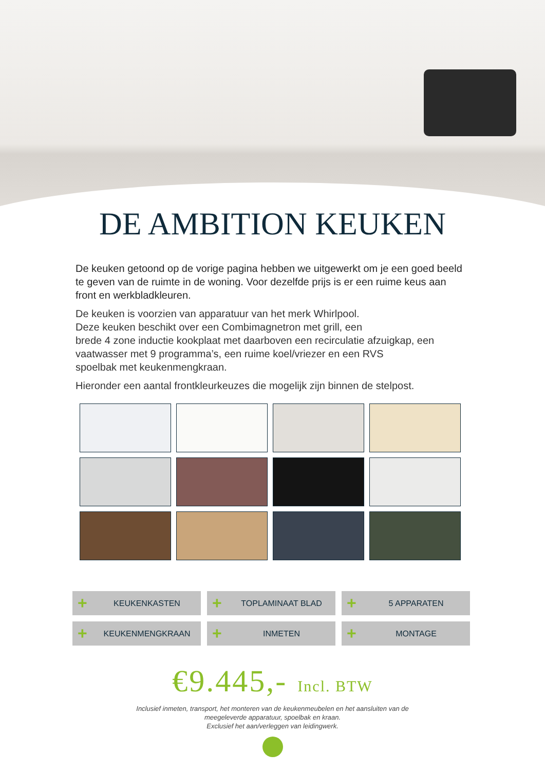DE AMBITION KEUKEN
De keuken getoond op de vorige pagina hebben we uitgewerkt om je een goed beeld te geven van de ruimte in de woning. Voor dezelfde prijs is er een ruime keus aan front en werkbladkleuren.
De keuken is voorzien van apparatuur van het merk Whirlpool.
Deze keuken beschikt over een Combimagnetron met grill, een
brede 4 zone inductie kookplaat met daarboven een recirculatie afzuigkap, een vaatwasser met 9 programma’s, een ruime koel/vriezer en een RVS
spoelbak met keukenmengkraan.
Hieronder een aantal frontkleurkeuzes die mogelijk zijn binnen de stelpost.
+ KEUKENKASTEN
+ TOPLAMINAAT BLAD
+ 5 APPARATEN
+ KEUKENMENGKRAAN
+ INMETEN
+ MONTAGE
€9.445,- Incl. BTW
Inclusief inmeten, transport, het monteren van de keukenmeubelen en het aansluiten van de
meegeleverde apparatuur, spoelbak en kraan.
Exclusief het aan/verleggen van leidingwerk.